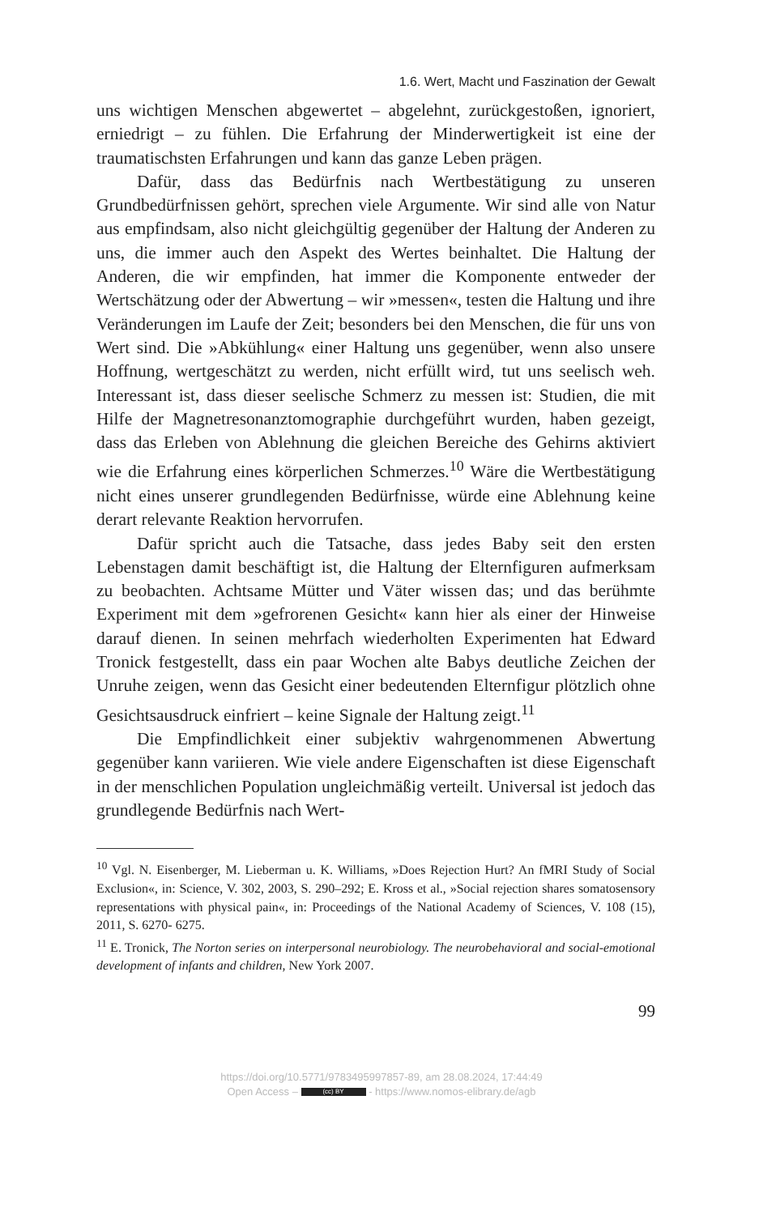1.6. Wert, Macht und Faszination der Gewalt
uns wichtigen Menschen abgewertet – abgelehnt, zurückgestoßen, ignoriert, erniedrigt – zu fühlen. Die Erfahrung der Minderwertigkeit ist eine der traumatischsten Erfahrungen und kann das ganze Leben prägen.
Dafür, dass das Bedürfnis nach Wertbestätigung zu unseren Grundbedürfnissen gehört, sprechen viele Argumente. Wir sind alle von Natur aus empfindsam, also nicht gleichgültig gegenüber der Haltung der Anderen zu uns, die immer auch den Aspekt des Wertes beinhaltet. Die Haltung der Anderen, die wir empfinden, hat immer die Komponente entweder der Wertschätzung oder der Abwertung – wir »messen«, testen die Haltung und ihre Veränderungen im Laufe der Zeit; besonders bei den Menschen, die für uns von Wert sind. Die »Abkühlung« einer Haltung uns gegenüber, wenn also unsere Hoffnung, wertgeschätzt zu werden, nicht erfüllt wird, tut uns seelisch weh. Interessant ist, dass dieser seelische Schmerz zu messen ist: Studien, die mit Hilfe der Magnetresonanztomographie durchgeführt wurden, haben gezeigt, dass das Erleben von Ablehnung die gleichen Bereiche des Gehirns aktiviert wie die Erfahrung eines körperlichen Schmerzes.<sup>10</sup> Wäre die Wertbestätigung nicht eines unserer grundlegenden Bedürfnisse, würde eine Ablehnung keine derart relevante Reaktion hervorrufen.
Dafür spricht auch die Tatsache, dass jedes Baby seit den ersten Lebenstagen damit beschäftigt ist, die Haltung der Elternfiguren aufmerksam zu beobachten. Achtsame Mütter und Väter wissen das; und das berühmte Experiment mit dem »gefrorenen Gesicht« kann hier als einer der Hinweise darauf dienen. In seinen mehrfach wiederholten Experimenten hat Edward Tronick festgestellt, dass ein paar Wochen alte Babys deutliche Zeichen der Unruhe zeigen, wenn das Gesicht einer bedeutenden Elternfigur plötzlich ohne Gesichtsausdruck einfriert – keine Signale der Haltung zeigt.<sup>11</sup>
Die Empfindlichkeit einer subjektiv wahrgenommenen Abwertung gegenüber kann variieren. Wie viele andere Eigenschaften ist diese Eigenschaft in der menschlichen Population ungleichmäßig verteilt. Universal ist jedoch das grundlegende Bedürfnis nach Wert-
<sup>10</sup> Vgl. N. Eisenberger, M. Lieberman u. K. Williams, »Does Rejection Hurt? An fMRI Study of Social Exclusion«, in: Science, V. 302, 2003, S. 290–292; E. Kross et al., »Social rejection shares somatosensory representations with physical pain«, in: Proceedings of the National Academy of Sciences, V. 108 (15), 2011, S. 6270- 6275.
<sup>11</sup> E. Tronick, The Norton series on interpersonal neurobiology. The neurobehavioral and social-emotional development of infants and children, New York 2007.
99
https://doi.org/10.5771/9783495997857-89, am 28.08.2024, 17:44:49
Open Access – (cc) BY - https://www.nomos-elibrary.de/agb